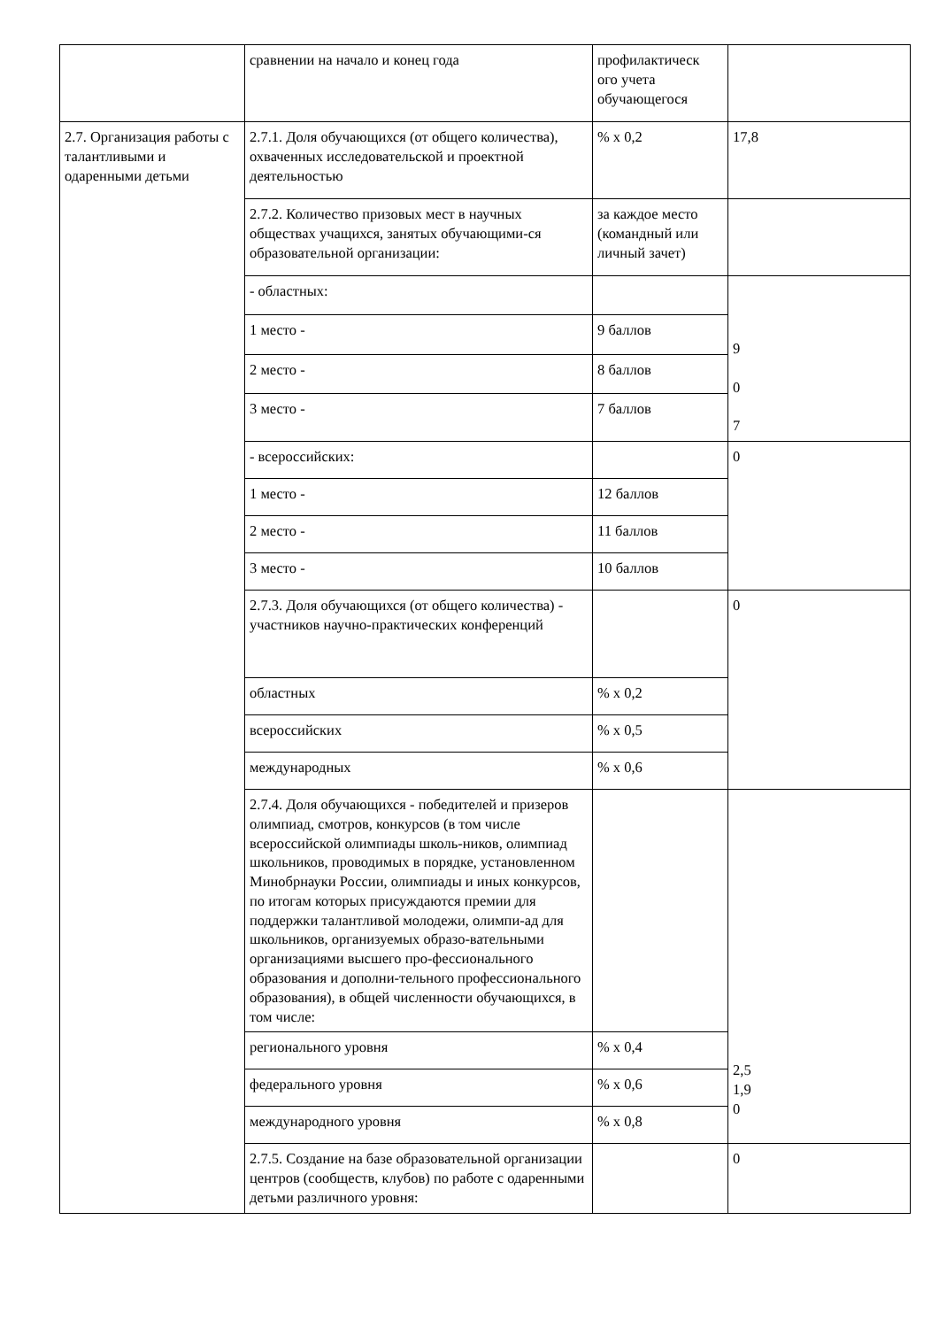| | сравнении на начало и конец года | профилактическ ого учета обучающегося | |
| 2.7. Организация работы с талантливыми и одаренными детьми | 2.7.1. Доля обучающихся (от общего количества), охваченных исследовательской и проектной деятельностью | % х 0,2 | 17,8 |
| | 2.7.2. Количество призовых мест в научных обществах учащихся, занятых обучающими-ся образовательной организации: | за каждое место (командный или личный зачет) | |
| | - областных: | | 9 0 7 |
| | 1 место - | 9 баллов | |
| | 2 место - | 8 баллов | |
| | 3 место - | 7 баллов | |
| | - всероссийских: | | 0 |
| | 1 место - | 12 баллов | |
| | 2 место - | 11 баллов | |
| | 3 место - | 10 баллов | |
| | 2.7.3. Доля обучающихся (от общего количества) - участников научно-практических конференций | | 0 |
| | областных | % х 0,2 | |
| | всероссийских | % х 0,5 | |
| | международных | % х 0,6 | |
| | 2.7.4. Доля обучающихся - победителей и призеров олимпиад, смотров, конкурсов (в том числе всероссийской олимпиады школь-ников, олимпиад школьников, проводимых в порядке, установленном Минобрнауки России, олимпиады и иных конкурсов, по итогам которых присуждаются премии для поддержки талантливой молодежи, олимпи-ад для школьников, организуемых образо-вательными организациями высшего про-фессионального образования и дополни-тельного профессионального образования), в общей численности обучающихся, в том числе: | | 2,5 1,9 0 |
| | регионального уровня | % х 0,4 | |
| | федерального уровня | % х 0,6 | |
| | международного уровня | % х 0,8 | |
| | 2.7.5. Создание на базе образовательной организации центров (сообществ, клубов) по работе с одаренными детьми различного уровня: | | 0 |